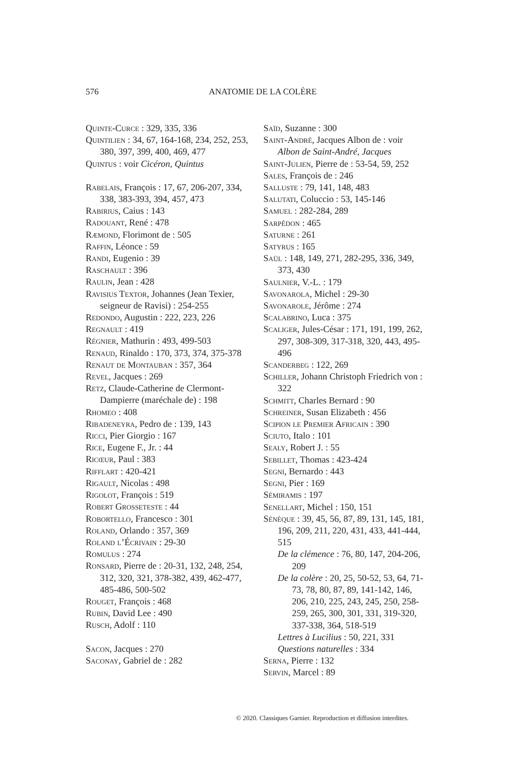576
ANATOMIE DE LA COLÈRE
Quinte-Curce : 329, 335, 336
Quintilien : 34, 67, 164-168, 234, 252, 253, 380, 397, 399, 400, 469, 477
Quintus : voir Cicéron, Quintus
Rabelais, François : 17, 67, 206-207, 334, 338, 383-393, 394, 457, 473
Rabirius, Caius : 143
Radouant, René : 478
Ræmond, Florimont de : 505
Raffin, Léonce : 59
Randi, Eugenio : 39
Raschault : 396
Raulin, Jean : 428
Ravisius Textor, Johannes (Jean Texier, seigneur de Ravisi) : 254-255
Redondo, Augustin : 222, 223, 226
Regnault : 419
Régnier, Mathurin : 493, 499-503
Renaud, Rinaldo : 170, 373, 374, 375-378
Renaut de Montauban : 357, 364
Revel, Jacques : 269
Retz, Claude-Catherine de Clermont-Dampierre (maréchale de) : 198
Rhomeo : 408
Ribadeneyra, Pedro de : 139, 143
Ricci, Pier Giorgio : 167
Rice, Eugene F., Jr. : 44
Ricœur, Paul : 383
Rifflart : 420-421
Rigault, Nicolas : 498
Rigolot, François : 519
Robert Grosseteste : 44
Robortello, Francesco : 301
Roland, Orlando : 357, 369
Roland l’Écrivain : 29-30
Romulus : 274
Ronsard, Pierre de : 20-31, 132, 248, 254, 312, 320, 321, 378-382, 439, 462-477, 485-486, 500-502
Rouget, François : 468
Rubin, David Lee : 490
Rusch, Adolf : 110
Sacon, Jacques : 270
Saconay, Gabriel de : 282
Saïd, Suzanne : 300
Saint-André, Jacques Albon de : voir Albon de Saint-André, Jacques
Saint-Julien, Pierre de : 53-54, 59, 252
Sales, François de : 246
Salluste : 79, 141, 148, 483
Salutati, Coluccio : 53, 145-146
Samuel : 282-284, 289
Sarpédon : 465
Saturne : 261
Satyrus : 165
Saül : 148, 149, 271, 282-295, 336, 349, 373, 430
Saulnier, V.-L. : 179
Savonarola, Michel : 29-30
Savonarole, Jérôme : 274
Scalabrino, Luca : 375
Scaliger, Jules-César : 171, 191, 199, 262, 297, 308-309, 317-318, 320, 443, 495-496
Scanderbeg : 122, 269
Schiller, Johann Christoph Friedrich von : 322
Schmitt, Charles Bernard : 90
Schreiner, Susan Elizabeth : 456
Scipion le Premier Africain : 390
Sciuto, Italo : 101
Sealy, Robert J. : 55
Sebillet, Thomas : 423-424
Segni, Bernardo : 443
Segni, Pier : 169
Sémiramis : 197
Senellart, Michel : 150, 151
Sénèque : 39, 45, 56, 87, 89, 131, 145, 181, 196, 209, 211, 220, 431, 433, 441-444, 515
De la clémence : 76, 80, 147, 204-206, 209
De la colère : 20, 25, 50-52, 53, 64, 71-73, 78, 80, 87, 89, 141-142, 146, 206, 210, 225, 243, 245, 250, 258-259, 265, 300, 301, 331, 319-320, 337-338, 364, 518-519
Lettres à Lucilius : 50, 221, 331
Questions naturelles : 334
Serna, Pierre : 132
Servin, Marcel : 89
© 2020. Classiques Garnier. Reproduction et diffusion interdites.